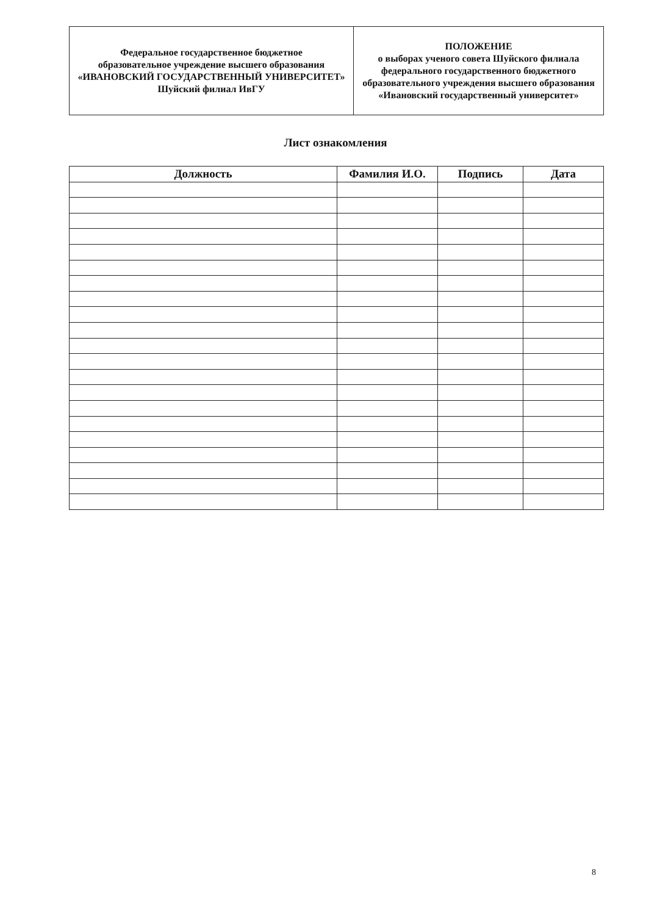| Федеральное государственное бюджетное образовательное учреждение высшего образования «ИВАНОВСКИЙ ГОСУДАРСТВЕННЫЙ УНИВЕРСИТЕТ» Шуйский филиал ИвГУ | ПОЛОЖЕНИЕ о выборах ученого совета Шуйского филиала федерального государственного бюджетного образовательного учреждения высшего образования «Ивановский государственный университет» |
Лист ознакомления
| Должность | Фамилия И.О. | Подпись | Дата |
| --- | --- | --- | --- |
8